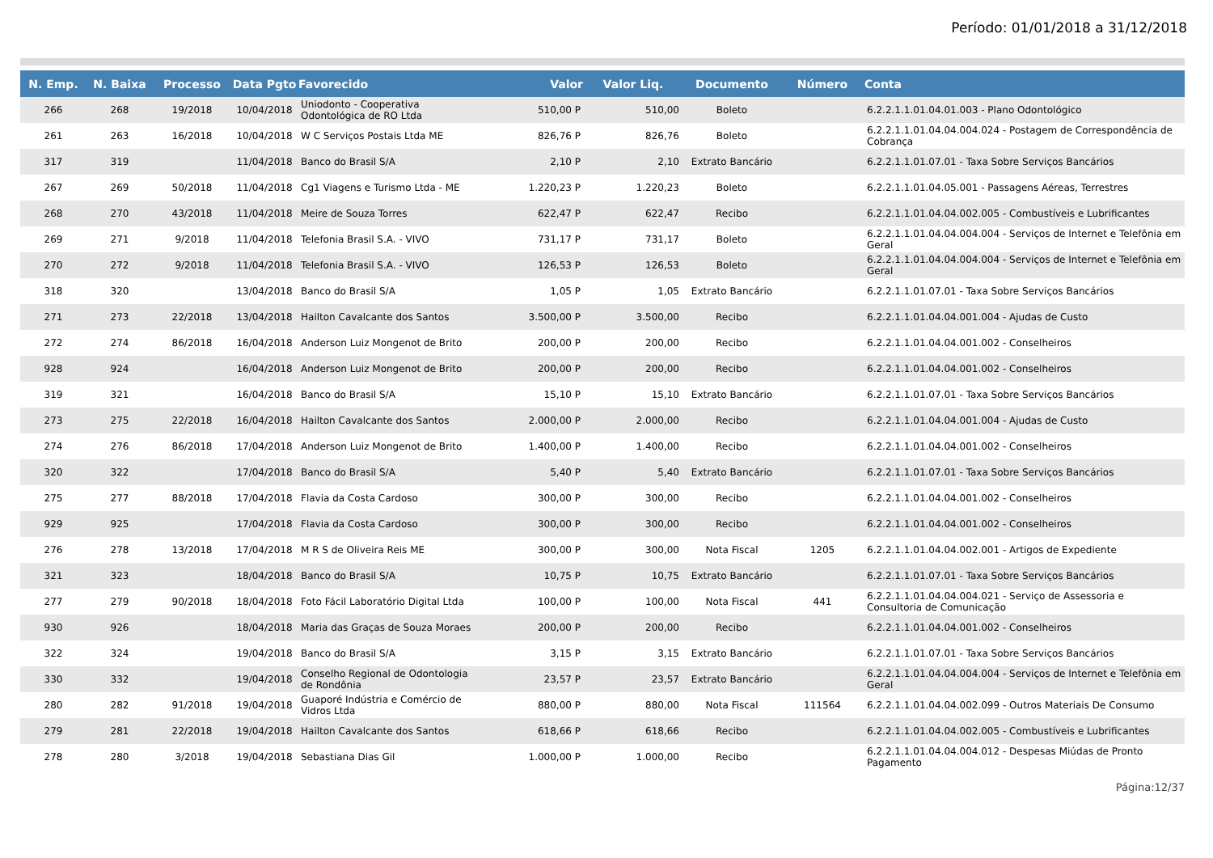Período: 01/01/2018 a 31/12/2018
| N. Emp. | N. Baixa | Processo | Data Pgto | Favorecido | Valor | Valor Liq. | Documento | Número | Conta |
| --- | --- | --- | --- | --- | --- | --- | --- | --- | --- |
| 266 | 268 | 19/2018 | 10/04/2018 | Uniodonto - Cooperativa Odontológica de RO Ltda | 510,00 P | 510,00 | Boleto | | 6.2.2.1.1.01.04.01.003 - Plano Odontológico |
| 261 | 263 | 16/2018 | 10/04/2018 | W C Serviços Postais Ltda ME | 826,76 P | 826,76 | Boleto | | 6.2.2.1.1.01.04.04.004.024 - Postagem de Correspondência de Cobrança |
| 317 | 319 | | 11/04/2018 | Banco do Brasil S/A | 2,10 P | 2,10 | Extrato Bancário | | 6.2.2.1.1.01.07.01 - Taxa Sobre Serviços Bancários |
| 267 | 269 | 50/2018 | 11/04/2018 | Cg1 Viagens e Turismo Ltda - ME | 1.220,23 P | 1.220,23 | Boleto | | 6.2.2.1.1.01.04.05.001 - Passagens Aéreas, Terrestres |
| 268 | 270 | 43/2018 | 11/04/2018 | Meire de Souza Torres | 622,47 P | 622,47 | Recibo | | 6.2.2.1.1.01.04.04.002.005 - Combustíveis e Lubrificantes |
| 269 | 271 | 9/2018 | 11/04/2018 | Telefonia Brasil S.A. - VIVO | 731,17 P | 731,17 | Boleto | | 6.2.2.1.1.01.04.04.004.004 - Serviços de Internet e Telefônia em Geral |
| 270 | 272 | 9/2018 | 11/04/2018 | Telefonia Brasil S.A. - VIVO | 126,53 P | 126,53 | Boleto | | 6.2.2.1.1.01.04.04.004.004 - Serviços de Internet e Telefônia em Geral |
| 318 | 320 | | 13/04/2018 | Banco do Brasil S/A | 1,05 P | 1,05 | Extrato Bancário | | 6.2.2.1.1.01.07.01 - Taxa Sobre Serviços Bancários |
| 271 | 273 | 22/2018 | 13/04/2018 | Hailton Cavalcante dos Santos | 3.500,00 P | 3.500,00 | Recibo | | 6.2.2.1.1.01.04.04.001.004 - Ajudas de Custo |
| 272 | 274 | 86/2018 | 16/04/2018 | Anderson Luiz Mongenot de Brito | 200,00 P | 200,00 | Recibo | | 6.2.2.1.1.01.04.04.001.002 - Conselheiros |
| 928 | 924 | | 16/04/2018 | Anderson Luiz Mongenot de Brito | 200,00 P | 200,00 | Recibo | | 6.2.2.1.1.01.04.04.001.002 - Conselheiros |
| 319 | 321 | | 16/04/2018 | Banco do Brasil S/A | 15,10 P | 15,10 | Extrato Bancário | | 6.2.2.1.1.01.07.01 - Taxa Sobre Serviços Bancários |
| 273 | 275 | 22/2018 | 16/04/2018 | Hailton Cavalcante dos Santos | 2.000,00 P | 2.000,00 | Recibo | | 6.2.2.1.1.01.04.04.001.004 - Ajudas de Custo |
| 274 | 276 | 86/2018 | 17/04/2018 | Anderson Luiz Mongenot de Brito | 1.400,00 P | 1.400,00 | Recibo | | 6.2.2.1.1.01.04.04.001.002 - Conselheiros |
| 320 | 322 | | 17/04/2018 | Banco do Brasil S/A | 5,40 P | 5,40 | Extrato Bancário | | 6.2.2.1.1.01.07.01 - Taxa Sobre Serviços Bancários |
| 275 | 277 | 88/2018 | 17/04/2018 | Flavia da Costa Cardoso | 300,00 P | 300,00 | Recibo | | 6.2.2.1.1.01.04.04.001.002 - Conselheiros |
| 929 | 925 | | 17/04/2018 | Flavia da Costa Cardoso | 300,00 P | 300,00 | Recibo | | 6.2.2.1.1.01.04.04.001.002 - Conselheiros |
| 276 | 278 | 13/2018 | 17/04/2018 | M R S de Oliveira Reis ME | 300,00 P | 300,00 | Nota Fiscal | 1205 | 6.2.2.1.1.01.04.04.002.001 - Artigos de Expediente |
| 321 | 323 | | 18/04/2018 | Banco do Brasil S/A | 10,75 P | 10,75 | Extrato Bancário | | 6.2.2.1.1.01.07.01 - Taxa Sobre Serviços Bancários |
| 277 | 279 | 90/2018 | 18/04/2018 | Foto Fácil Laboratório Digital Ltda | 100,00 P | 100,00 | Nota Fiscal | 441 | 6.2.2.1.1.01.04.04.004.021 - Serviço de Assessoria e Consultoria de Comunicação |
| 930 | 926 | | 18/04/2018 | Maria das Graças de Souza Moraes | 200,00 P | 200,00 | Recibo | | 6.2.2.1.1.01.04.04.001.002 - Conselheiros |
| 322 | 324 | | 19/04/2018 | Banco do Brasil S/A | 3,15 P | 3,15 | Extrato Bancário | | 6.2.2.1.1.01.07.01 - Taxa Sobre Serviços Bancários |
| 330 | 332 | | 19/04/2018 | Conselho Regional de Odontologia de Rondônia | 23,57 P | 23,57 | Extrato Bancário | | 6.2.2.1.1.01.04.04.004.004 - Serviços de Internet e Telefônia em Geral |
| 280 | 282 | 91/2018 | 19/04/2018 | Guaporé Indústria e Comércio de Vidros Ltda | 880,00 P | 880,00 | Nota Fiscal | 111564 | 6.2.2.1.1.01.04.04.002.099 - Outros Materiais De Consumo |
| 279 | 281 | 22/2018 | 19/04/2018 | Hailton Cavalcante dos Santos | 618,66 P | 618,66 | Recibo | | 6.2.2.1.1.01.04.04.002.005 - Combustíveis e Lubrificantes |
| 278 | 280 | 3/2018 | 19/04/2018 | Sebastiana Dias Gil | 1.000,00 P | 1.000,00 | Recibo | | 6.2.2.1.1.01.04.04.004.012 - Despesas Miúdas de Pronto Pagamento |
Página:12/37